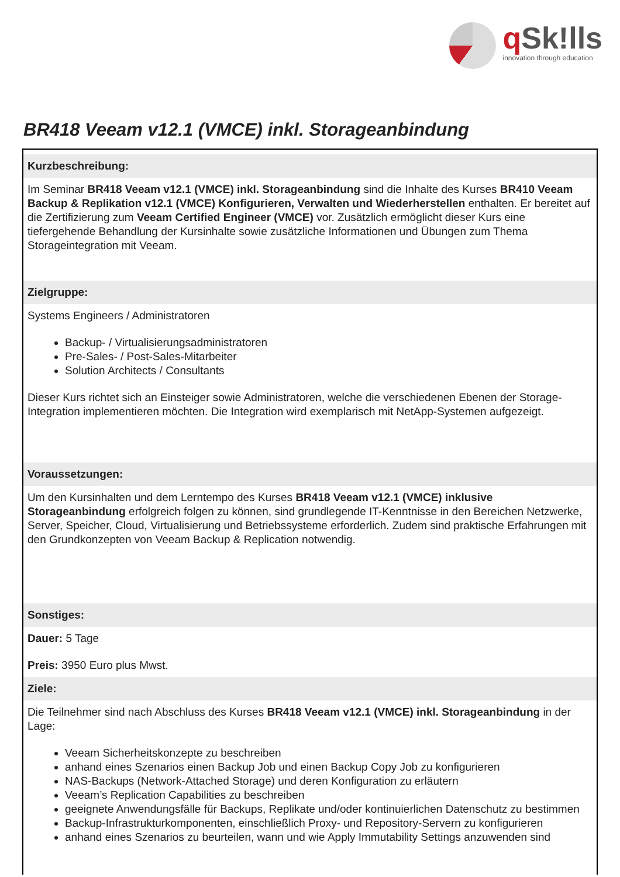q Sk!lls
innovation through education
BR418 Veeam v12.1 (VMCE) inkl. Storageanbindung
Kurzbeschreibung:
Im Seminar BR418 Veeam v12.1 (VMCE) inkl. Storageanbindung sind die Inhalte des Kurses BR410 Veeam Backup & Replikation v12.1 (VMCE) Konfigurieren, Verwalten und Wiederherstellen enthalten. Er bereitet auf die Zertifizierung zum Veeam Certified Engineer (VMCE) vor. Zusätzlich ermöglicht dieser Kurs eine tiefergehende Behandlung der Kursinhalte sowie zusätzliche Informationen und Übungen zum Thema Storageintegration mit Veeam.
Zielgruppe:
Systems Engineers / Administratoren
Backup- / Virtualisierungsadministratoren
Pre-Sales- / Post-Sales-Mitarbeiter
Solution Architects / Consultants
Dieser Kurs richtet sich an Einsteiger sowie Administratoren, welche die verschiedenen Ebenen der Storage-Integration implementieren möchten. Die Integration wird exemplarisch mit NetApp-Systemen aufgezeigt.
Voraussetzungen:
Um den Kursinhalten und dem Lerntempo des Kurses BR418 Veeam v12.1 (VMCE) inklusive Storageanbindung erfolgreich folgen zu können, sind grundlegende IT-Kenntnisse in den Bereichen Netzwerke, Server, Speicher, Cloud, Virtualisierung und Betriebssysteme erforderlich. Zudem sind praktische Erfahrungen mit den Grundkonzepten von Veeam Backup & Replication notwendig.
Sonstiges:
Dauer: 5 Tage
Preis: 3950 Euro plus Mwst.
Ziele:
Die Teilnehmer sind nach Abschluss des Kurses BR418 Veeam v12.1 (VMCE) inkl. Storageanbindung in der Lage:
Veeam Sicherheitskonzepte zu beschreiben
anhand eines Szenarios einen Backup Job und einen Backup Copy Job zu konfigurieren
NAS-Backups (Network-Attached Storage) und deren Konfiguration zu erläutern
Veeam’s Replication Capabilities zu beschreiben
geeignete Anwendungsfälle für Backups, Replikate und/oder kontinuierlichen Datenschutz zu bestimmen
Backup-Infrastrukturkomponenten, einschließlich Proxy- und Repository-Servern zu konfigurieren
anhand eines Szenarios zu beurteilen, wann und wie Apply Immutability Settings anzuwenden sind